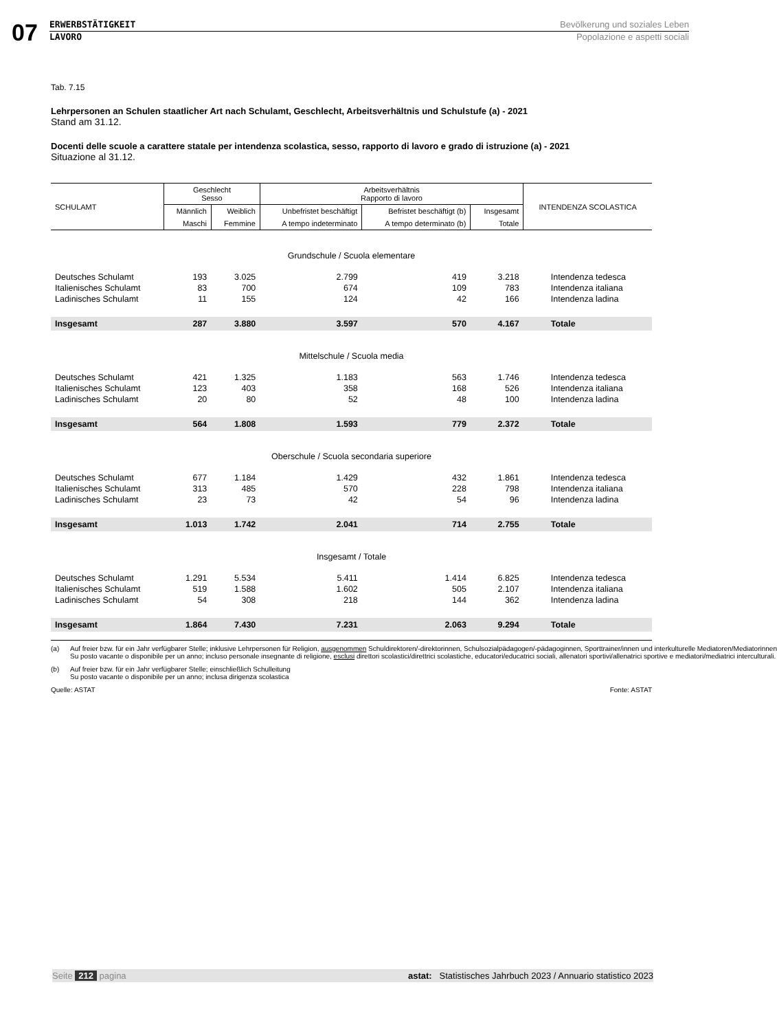07
ERWERBSTÄTIGKEIT
LAVORO
Bevölkerung und soziales Leben
Popolazione e aspetti sociali
Tab. 7.15
Lehrpersonen an Schulen staatlicher Art nach Schulamt, Geschlecht, Arbeitsverhältnis und Schulstufe (a) - 2021
Stand am 31.12.
Docenti delle scuole a carattere statale per intendenza scolastica, sesso, rapporto di lavoro e grado di istruzione (a) - 2021
Situazione al 31.12.
| SCHULAMT | Geschlecht Sesso | | Arbeitsverhältnis Rapporto di lavoro | | | INTENDENZA SCOLASTICA |
| --- | --- | --- | --- | --- | --- | --- |
| | Männlich | Weiblich | Unbefristet beschäftigt | Befristet beschäftigt (b) | Insgesamt | |
| | Maschi | Femmine | A tempo indeterminato | A tempo determinato (b) | Totale | |
| Grundschule / Scuola elementare | | | | | | |
| Deutsches Schulamt | 193 | 3.025 | 2.799 | 419 | 3.218 | Intendenza tedesca |
| Italienisches Schulamt | 83 | 700 | 674 | 109 | 783 | Intendenza italiana |
| Ladinisches Schulamt | 11 | 155 | 124 | 42 | 166 | Intendenza ladina |
| Insgesamt | 287 | 3.880 | 3.597 | 570 | 4.167 | Totale |
| Mittelschule / Scuola media | | | | | | |
| Deutsches Schulamt | 421 | 1.325 | 1.183 | 563 | 1.746 | Intendenza tedesca |
| Italienisches Schulamt | 123 | 403 | 358 | 168 | 526 | Intendenza italiana |
| Ladinisches Schulamt | 20 | 80 | 52 | 48 | 100 | Intendenza ladina |
| Insgesamt | 564 | 1.808 | 1.593 | 779 | 2.372 | Totale |
| Oberschule / Scuola secondaria superiore | | | | | | |
| Deutsches Schulamt | 677 | 1.184 | 1.429 | 432 | 1.861 | Intendenza tedesca |
| Italienisches Schulamt | 313 | 485 | 570 | 228 | 798 | Intendenza italiana |
| Ladinisches Schulamt | 23 | 73 | 42 | 54 | 96 | Intendenza ladina |
| Insgesamt | 1.013 | 1.742 | 2.041 | 714 | 2.755 | Totale |
| Insgesamt / Totale | | | | | | |
| Deutsches Schulamt | 1.291 | 5.534 | 5.411 | 1.414 | 6.825 | Intendenza tedesca |
| Italienisches Schulamt | 519 | 1.588 | 1.602 | 505 | 2.107 | Intendenza italiana |
| Ladinisches Schulamt | 54 | 308 | 218 | 144 | 362 | Intendenza ladina |
| Insgesamt | 1.864 | 7.430 | 7.231 | 2.063 | 9.294 | Totale |
(a) Auf freier bzw. für ein Jahr verfügbarer Stelle; inklusive Lehrpersonen für Religion, ausgenommen Schuldirektoren/-direktorinnen, Schulsozialpädagogen/-pädagoginnen, Sporttrainer/innen und interkulturelle Mediatoren/Mediatorinnen
Su posto vacante o disponibile per un anno; incluso personale insegnante di religione, esclusi direttori scolastici/direttrici scolastiche, educatori/educatrici sociali, allenatori sportivi/allenatrici sportive e mediatori/mediatrici interculturali.
(b) Auf freier bzw. für ein Jahr verfügbarer Stelle; einschließlich Schulleitung
Su posto vacante o disponibile per un anno; inclusa dirigenza scolastica
Quelle: ASTAT Fonte: ASTAT
Seite 212 pagina astat: Statistisches Jahrbuch 2023 / Annuario statistico 2023